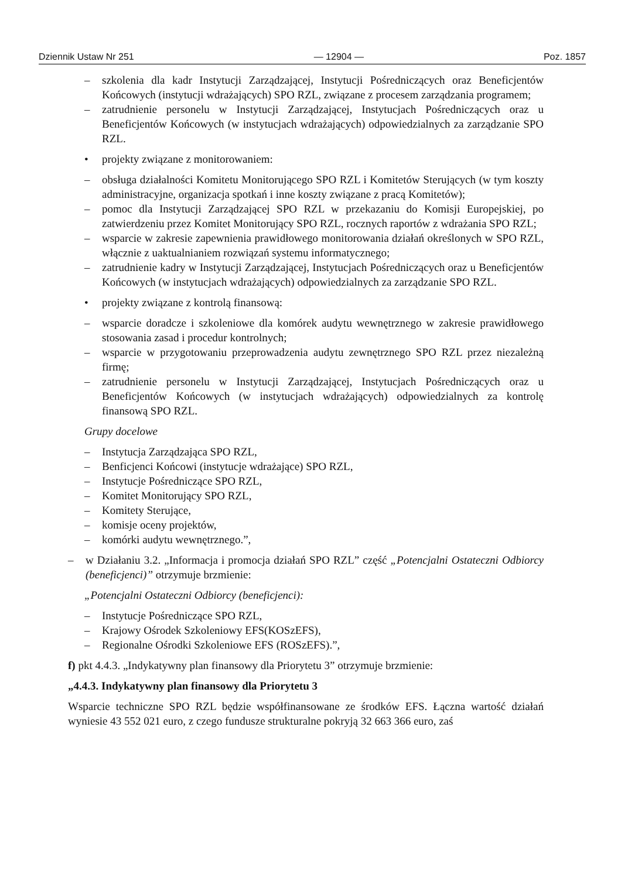Dziennik Ustaw Nr 251 — 12904 — Poz. 1857
– szkolenia dla kadr Instytucji Zarządzającej, Instytucji Pośredniczących oraz Beneficjentów Końcowych (instytucji wdrażających) SPO RZL, związane z procesem zarządzania programem;
– zatrudnienie personelu w Instytucji Zarządzającej, Instytucjach Pośredniczących oraz u Beneficjentów Końcowych (w instytucjach wdrażających) odpowiedzialnych za zarządzanie SPO RZL.
• projekty związane z monitorowaniem:
– obsługa działalności Komitetu Monitorującego SPO RZL i Komitetów Sterujących (w tym koszty administracyjne, organizacja spotkań i inne koszty związane z pracą Komitetów);
– pomoc dla Instytucji Zarządzającej SPO RZL w przekazaniu do Komisji Europejskiej, po zatwierdzeniu przez Komitet Monitorujący SPO RZL, rocznych raportów z wdrażania SPO RZL;
– wsparcie w zakresie zapewnienia prawidłowego monitorowania działań określonych w SPO RZL, włącznie z uaktualnianiem rozwiązań systemu informatycznego;
– zatrudnienie kadry w Instytucji Zarządzającej, Instytucjach Pośredniczących oraz u Beneficjentów Końcowych (w instytucjach wdrażających) odpowiedzialnych za zarządzanie SPO RZL.
• projekty związane z kontrolą finansową:
– wsparcie doradcze i szkoleniowe dla komórek audytu wewnętrznego w zakresie prawidłowego stosowania zasad i procedur kontrolnych;
– wsparcie w przygotowaniu przeprowadzenia audytu zewnętrznego SPO RZL przez niezależną firmę;
– zatrudnienie personelu w Instytucji Zarządzającej, Instytucjach Pośredniczących oraz u Beneficjentów Końcowych (w instytucjach wdrażających) odpowiedzialnych za kontrolę finansową SPO RZL.
Grupy docelowe
– Instytucja Zarządzająca SPO RZL,
– Benficjenci Końcowi (instytucje wdrażające) SPO RZL,
– Instytucje Pośredniczące SPO RZL,
– Komitet Monitorujący SPO RZL,
– Komitety Sterujące,
– komisje oceny projektów,
– komórki audytu wewnętrznego.”,
– w Działaniu 3.2. „Informacja i promocja działań SPO RZL” część „Potencjalni Ostateczni Odbiorcy (beneficjenci)” otrzymuje brzmienie:
„Potencjalni Ostateczni Odbiorcy (beneficjenci):
– Instytucje Pośredniczące SPO RZL,
– Krajowy Ośrodek Szkoleniowy EFS(KOSzEFS),
– Regionalne Ośrodki Szkoleniowe EFS (ROSzEFS).”,
f) pkt 4.4.3. „Indykatywny plan finansowy dla Priorytetu 3” otrzymuje brzmienie:
„4.4.3. Indykatywny plan finansowy dla Priorytetu 3
Wsparcie techniczne SPO RZL będzie współfinansowane ze środków EFS. Łączna wartość działań wyniesie 43 552 021 euro, z czego fundusze strukturalne pokryją 32 663 366 euro, zaś